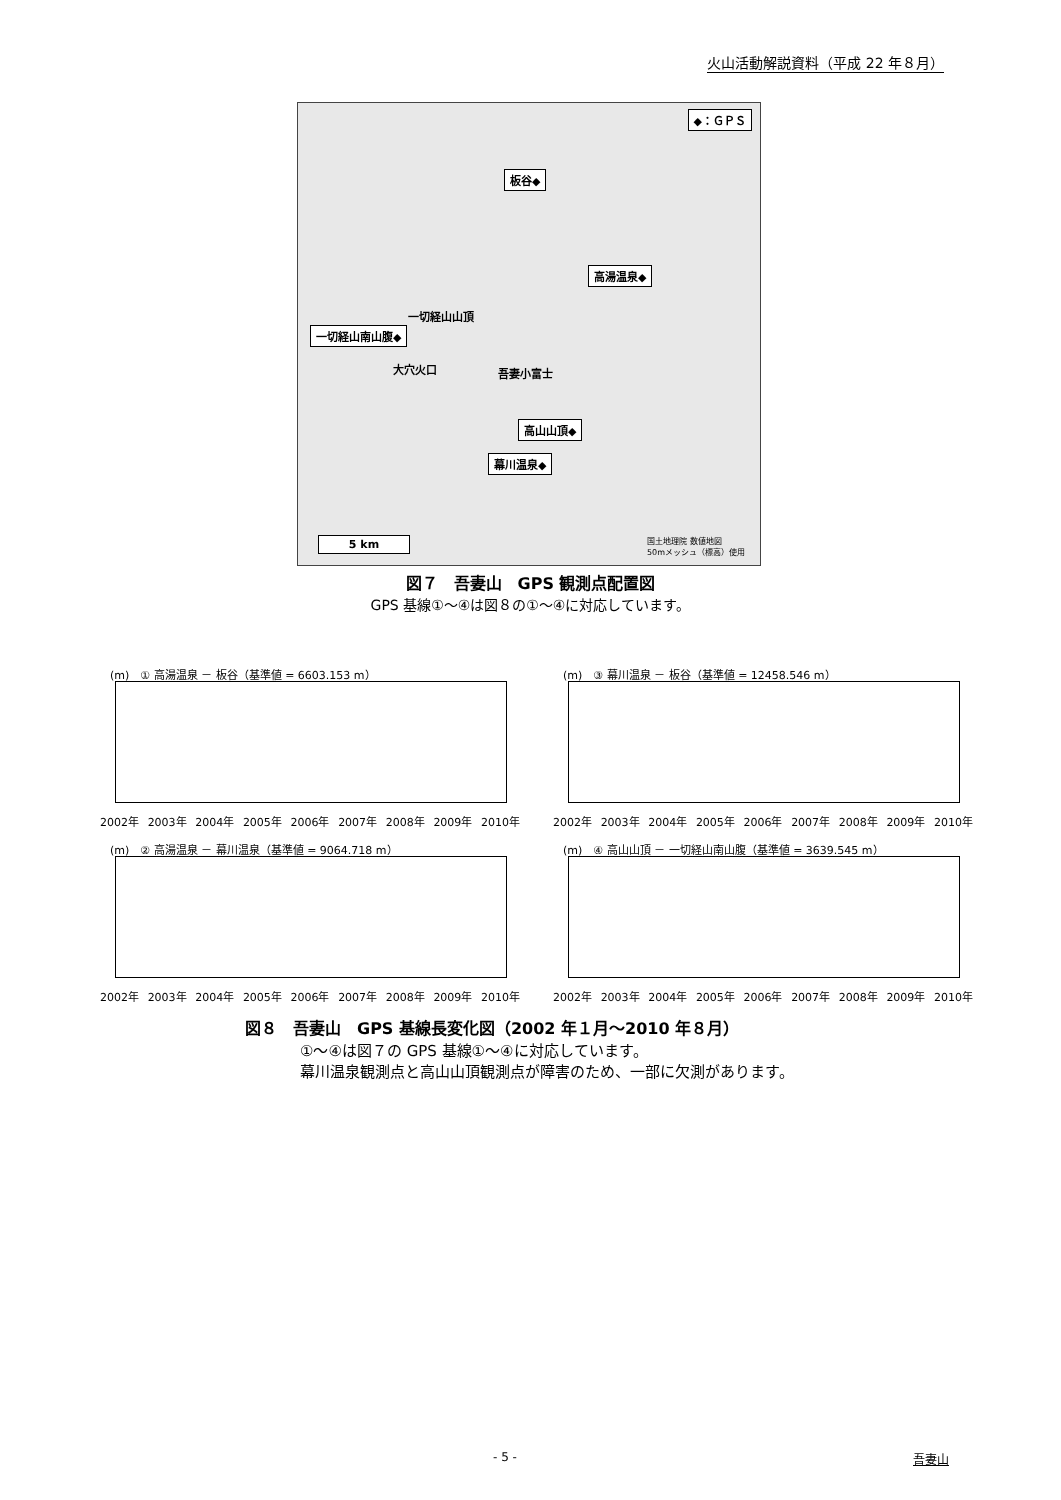火山活動解説資料（平成 22 年８月）
◆：ＧＰＳ
板谷◆
高湯温泉◆
一切経山山頂
一切経山南山腹◆
大穴火口 吾妻小富士
高山山頂◆
幕川温泉◆
5 km
国土地理院 数値地図
50mメッシュ（標高）使用
図７　吾妻山　GPS 観測点配置図
GPS 基線①～④は図８の①～④に対応しています。
(m)　① 高湯温泉 － 板谷（基準値 = 6603.153 m）
2002年 2003年 2004年 2005年 2006年 2007年 2008年 2009年 2010年
(m)　③ 幕川温泉 － 板谷（基準値 = 12458.546 m）
2002年 2003年 2004年 2005年 2006年 2007年 2008年 2009年 2010年
(m)　② 高湯温泉 － 幕川温泉（基準値 = 9064.718 m）
2002年 2003年 2004年 2005年 2006年 2007年 2008年 2009年 2010年
(m)　④ 高山山頂 － 一切経山南山腹（基準値 = 3639.545 m）
2002年 2003年 2004年 2005年 2006年 2007年 2008年 2009年 2010年
図８　吾妻山　GPS 基線長変化図（2002 年１月～2010 年８月）
①～④は図７の GPS 基線①～④に対応しています。
幕川温泉観測点と高山山頂観測点が障害のため、一部に欠測があります。
- 5 - 吾妻山